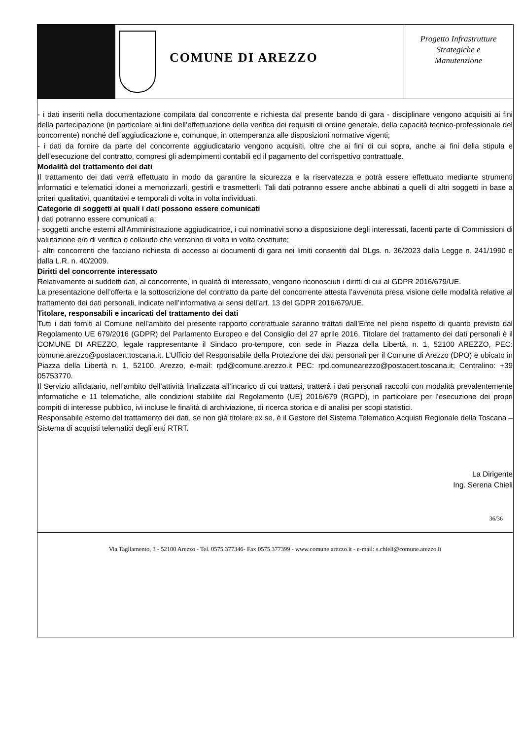COMUNE DI AREZZO
Progetto Infrastrutture
Strategiche e
Manutenzione
- i dati inseriti nella documentazione compilata dal concorrente e richiesta dal presente bando di gara - disciplinare vengono acquisiti ai fini della partecipazione (in particolare ai fini dell’effettuazione della verifica dei requisiti di ordine generale, della capacità tecnico-professionale del concorrente) nonché dell’aggiudicazione e, comunque, in ottemperanza alle disposizioni normative vigenti;
- i dati da fornire da parte del concorrente aggiudicatario vengono acquisiti, oltre che ai fini di cui sopra, anche ai fini della stipula e dell’esecuzione del contratto, compresi gli adempimenti contabili ed il pagamento del corrispettivo contrattuale.
Modalità del trattamento dei dati
Il trattamento dei dati verrà effettuato in modo da garantire la sicurezza e la riservatezza e potrà essere effettuato mediante strumenti informatici e telematici idonei a memorizzarli, gestirli e trasmetterli. Tali dati potranno essere anche abbinati a quelli di altri soggetti in base a criteri qualitativi, quantitativi e temporali di volta in volta individuati.
Categorie di soggetti ai quali i dati possono essere comunicati
I dati potranno essere comunicati a:
- soggetti anche esterni all'Amministrazione aggiudicatrice, i cui nominativi sono a disposizione degli interessati, facenti parte di Commissioni di valutazione e/o di verifica o collaudo che verranno di volta in volta costituite;
- altri concorrenti che facciano richiesta di accesso ai documenti di gara nei limiti consentiti dal DLgs. n. 36/2023 dalla Legge n. 241/1990 e dalla L.R. n. 40/2009.
Diritti del concorrente interessato
Relativamente ai suddetti dati, al concorrente, in qualità di interessato, vengono riconosciuti i diritti di cui al GDPR 2016/679/UE.
La presentazione dell’offerta e la sottoscrizione del contratto da parte del concorrente attesta l’avvenuta presa visione delle modalità relative al trattamento dei dati personali, indicate nell’informativa ai sensi dell’art. 13 del GDPR 2016/679/UE.
Titolare, responsabili e incaricati del trattamento dei dati
Tutti i dati forniti al Comune nell’ambito del presente rapporto contrattuale saranno trattati dall’Ente nel pieno rispetto di quanto previsto dal Regolamento UE 679/2016 (GDPR) del Parlamento Europeo e del Consiglio del 27 aprile 2016. Titolare del trattamento dei dati personali è il COMUNE DI AREZZO, legale rappresentante il Sindaco pro-tempore, con sede in Piazza della Libertà, n. 1, 52100 AREZZO, PEC: comune.arezzo@postacert.toscana.it. L’Ufficio del Responsabile della Protezione dei dati personali per il Comune di Arezzo (DPO) è ubicato in Piazza della Libertà n. 1, 52100, Arezzo, e-mail: rpd@comune.arezzo.it PEC: rpd.comunearezzo@postacert.toscana.it; Centralino: +39 05753770.
Il Servizio affidatario, nell’ambito dell’attività finalizzata all’incarico di cui trattasi, tratterà i dati personali raccolti con modalità prevalentemente informatiche e 11 telematiche, alle condizioni stabilite dal Regolamento (UE) 2016/679 (RGPD), in particolare per l’esecuzione dei propri compiti di interesse pubblico, ivi incluse le finalità di archiviazione, di ricerca storica e di analisi per scopi statistici.
Responsabile esterno del trattamento dei dati, se non già titolare ex se, è il Gestore del Sistema Telematico Acquisti Regionale della Toscana – Sistema di acquisti telematici degli enti RTRT.
La Dirigente
Ing. Serena Chieli
36/36
Via Tagliamento, 3 - 52100 Arezzo - Tel. 0575.377346- Fax 0575.377399 - www.comune.arezzo.it - e-mail: s.chieli@comune.arezzo.it